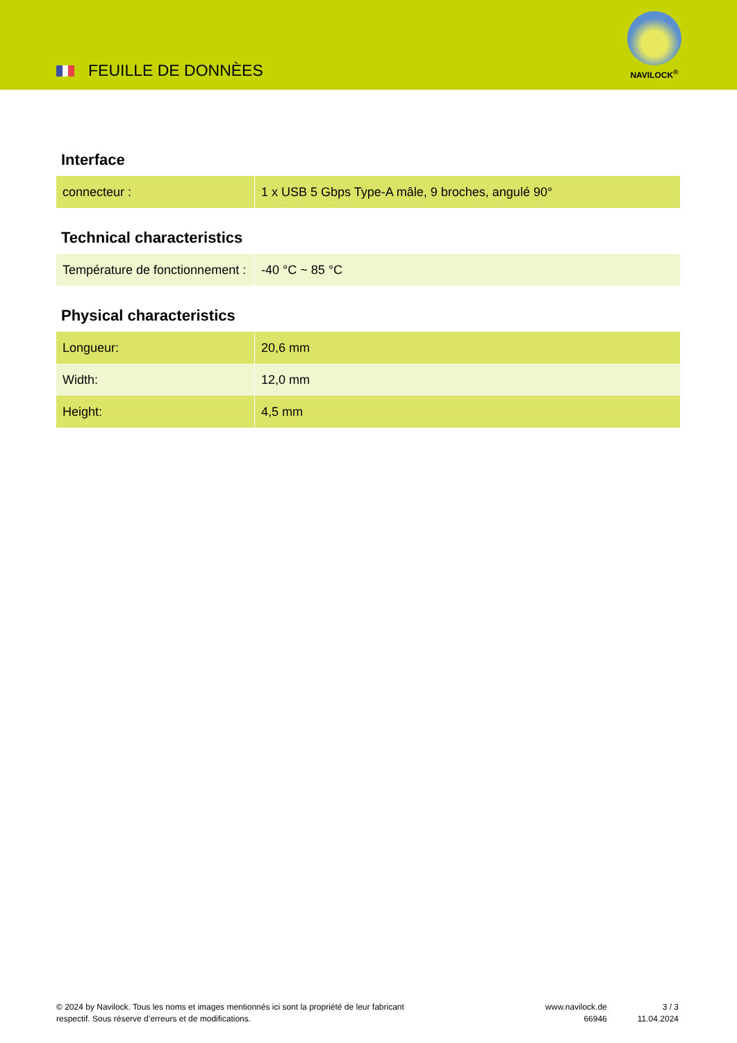FEUILLE DE DONNÈES
NAVILOCK<sup>®</sup>
Interface
| connecteur : | 1 x USB 5 Gbps Type-A mâle, 9 broches, angulé 90° |
Technical characteristics
| Température de fonctionnement : | -40 °C ~ 85 °C |
Physical characteristics
| Longueur: | 20,6 mm |
| Width: | 12,0 mm |
| Height: | 4,5 mm |
© 2024 by Navilock. Tous les noms et images mentionnés ici sont la propriété de leur fabricant respectif. Sous réserve d’erreurs et de modifications.
www.navilock.de
66946
3 / 3
11.04.2024